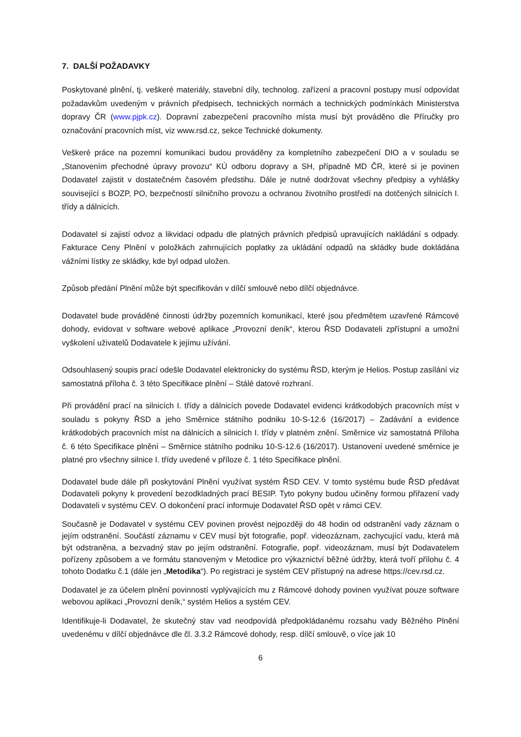7. DALŠÍ POŽADAVKY
Poskytované plnění, tj. veškeré materiály, stavební díly, technolog. zařízení a pracovní postupy musí odpovídat požadavkům uvedeným v právních předpisech, technických normách a technických podmínkách Ministerstva dopravy ČR (www.pjpk.cz). Dopravní zabezpečení pracovního místa musí být prováděno dle Příručky pro označování pracovních míst, viz www.rsd.cz, sekce Technické dokumenty.
Veškeré práce na pozemní komunikaci budou prováděny za kompletního zabezpečení DIO a v souladu se „Stanovením přechodné úpravy provozu“ KÚ odboru dopravy a SH, případně MD ČR, které si je povinen Dodavatel zajistit v dostatečném časovém předstihu. Dále je nutné dodržovat všechny předpisy a vyhlášky související s BOZP, PO, bezpečností silničního provozu a ochranou životního prostředí na dotčených silnicích I. třídy a dálnicích.
Dodavatel si zajistí odvoz a likvidaci odpadu dle platných právních předpisů upravujících nakládání s odpady. Fakturace Ceny Plnění v položkách zahrnujících poplatky za ukládání odpadů na skládky bude dokládána vážními lístky ze skládky, kde byl odpad uložen.
Způsob předání Plnění může být specifikován v dílčí smlouvě nebo dílčí objednávce.
Dodavatel bude prováděné činnosti údržby pozemních komunikací, které jsou předmětem uzavřené Rámcové dohody, evidovat v software webové aplikace „Provozní deník“, kterou ŘSD Dodavateli zpřístupní a umožní vyškolení uživatelů Dodavatele k jejímu užívání.
Odsouhlasený soupis prací odešle Dodavatel elektronicky do systému ŘSD, kterým je Helios. Postup zasílání viz samostatná příloha č. 3 této Specifikace plnění – Stálé datové rozhraní.
Při provádění prací na silnicích I. třídy a dálnicích povede Dodavatel evidenci krátkodobých pracovních míst v souladu s pokyny ŘSD a jeho Směrnice státního podniku 10-S-12.6 (16/2017) – Zadávání a evidence krátkodobých pracovních míst na dálnicích a silnicích I. třídy v platném znění. Směrnice viz samostatná Příloha č. 6 této Specifikace plnění – Směrnice státního podniku 10-S-12.6 (16/2017). Ustanovení uvedené směrnice je platné pro všechny silnice I. třídy uvedené v příloze č. 1 této Specifikace plnění.
Dodavatel bude dále při poskytování Plnění využívat systém ŘSD CEV. V tomto systému bude ŘSD předávat Dodavateli pokyny k provedení bezodkladných prací BESIP. Tyto pokyny budou učiněny formou přiřazení vady Dodavateli v systému CEV. O dokončení prací informuje Dodavatel ŘSD opět v rámci CEV.
Současně je Dodavatel v systému CEV povinen provést nejpozději do 48 hodin od odstranění vady záznam o jejím odstranění. Součástí záznamu v CEV musí být fotografie, popř. videozáznam, zachycující vadu, která má být odstraněna, a bezvadný stav po jejím odstranění. Fotografie, popř. videozáznam, musí být Dodavatelem pořízeny způsobem a ve formátu stanoveným v Metodice pro výkaznictví běžné údržby, která tvoří přílohu č. 4 tohoto Dodatku č.1 (dále jen „Metodika“). Po registraci je systém CEV přístupný na adrese https://cev.rsd.cz.
Dodavatel je za účelem plnění povinností vyplývajících mu z Rámcové dohody povinen využívat pouze software webovou aplikaci „Provozní deník,“ systém Helios a systém CEV.
Identifikuje-li Dodavatel, že skutečný stav vad neodpovídá předpokládanému rozsahu vady Běžného Plnění uvedenému v dílčí objednávce dle čl. 3.3.2 Rámcové dohody, resp. dílčí smlouvě, o více jak 10
6